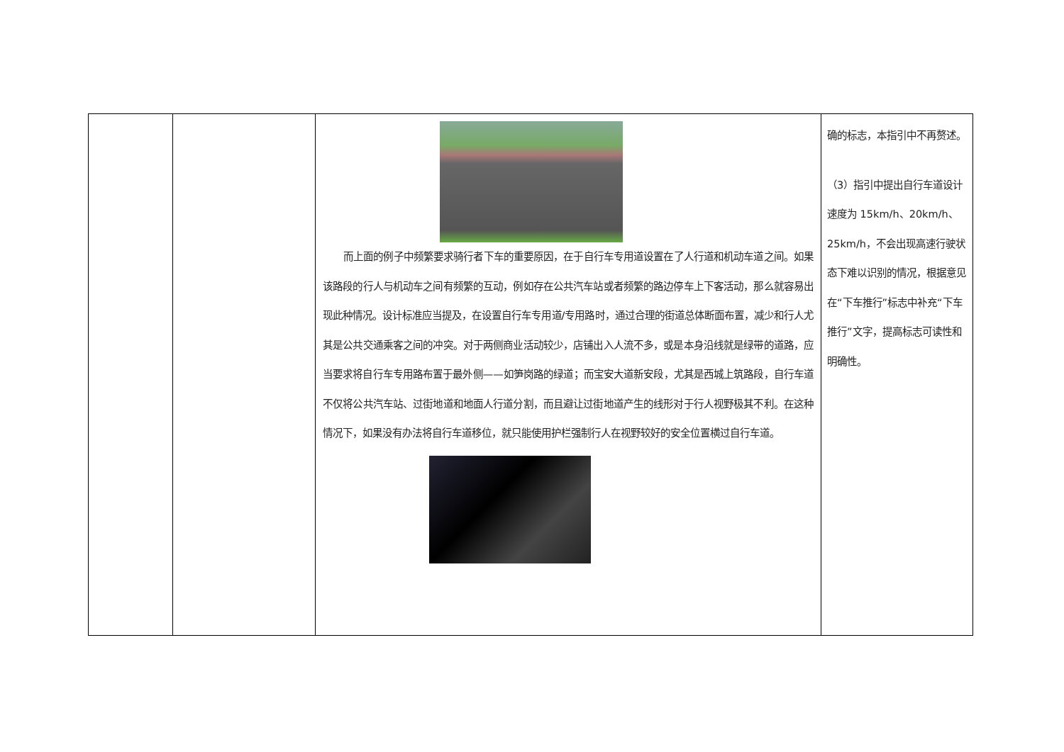| | | 而上面的例子中频繁要求骑行者下车的重要原因，在于自行车专用道设置在了人行道和机动车道之间。如果该路段的行人与机动车之间有频繁的互动，例如存在公共汽车站或者频繁的路边停车上下客活动，那么就容易出现此种情况。设计标准应当提及，在设置自行车专用道/专用路时，通过合理的街道总体断面布置，减少和行人尤其是公共交通乘客之间的冲突。对于两侧商业活动较少，店铺出入人流不多，或是本身沿线就是绿带的道路，应当要求将自行车专用路布置于最外侧——如笋岗路的绿道；而宝安大道新安段，尤其是西城上筑路段，自行车道不仅将公共汽车站、过街地道和地面人行道分割，而且避让过街地道产生的线形对于行人视野极其不利。在这种情况下，如果没有办法将自行车道移位，就只能使用护栏强制行人在视野较好的安全位置横过自行车道。 | 确的标志，本指引中不再赘述。 （3）指引中提出自行车道设计速度为 15km/h、20km/h、25km/h，不会出现高速行驶状态下难以识别的情况，根据意见在“下车推行”标志中补充“下车推行”文字，提高标志可读性和明确性。 |